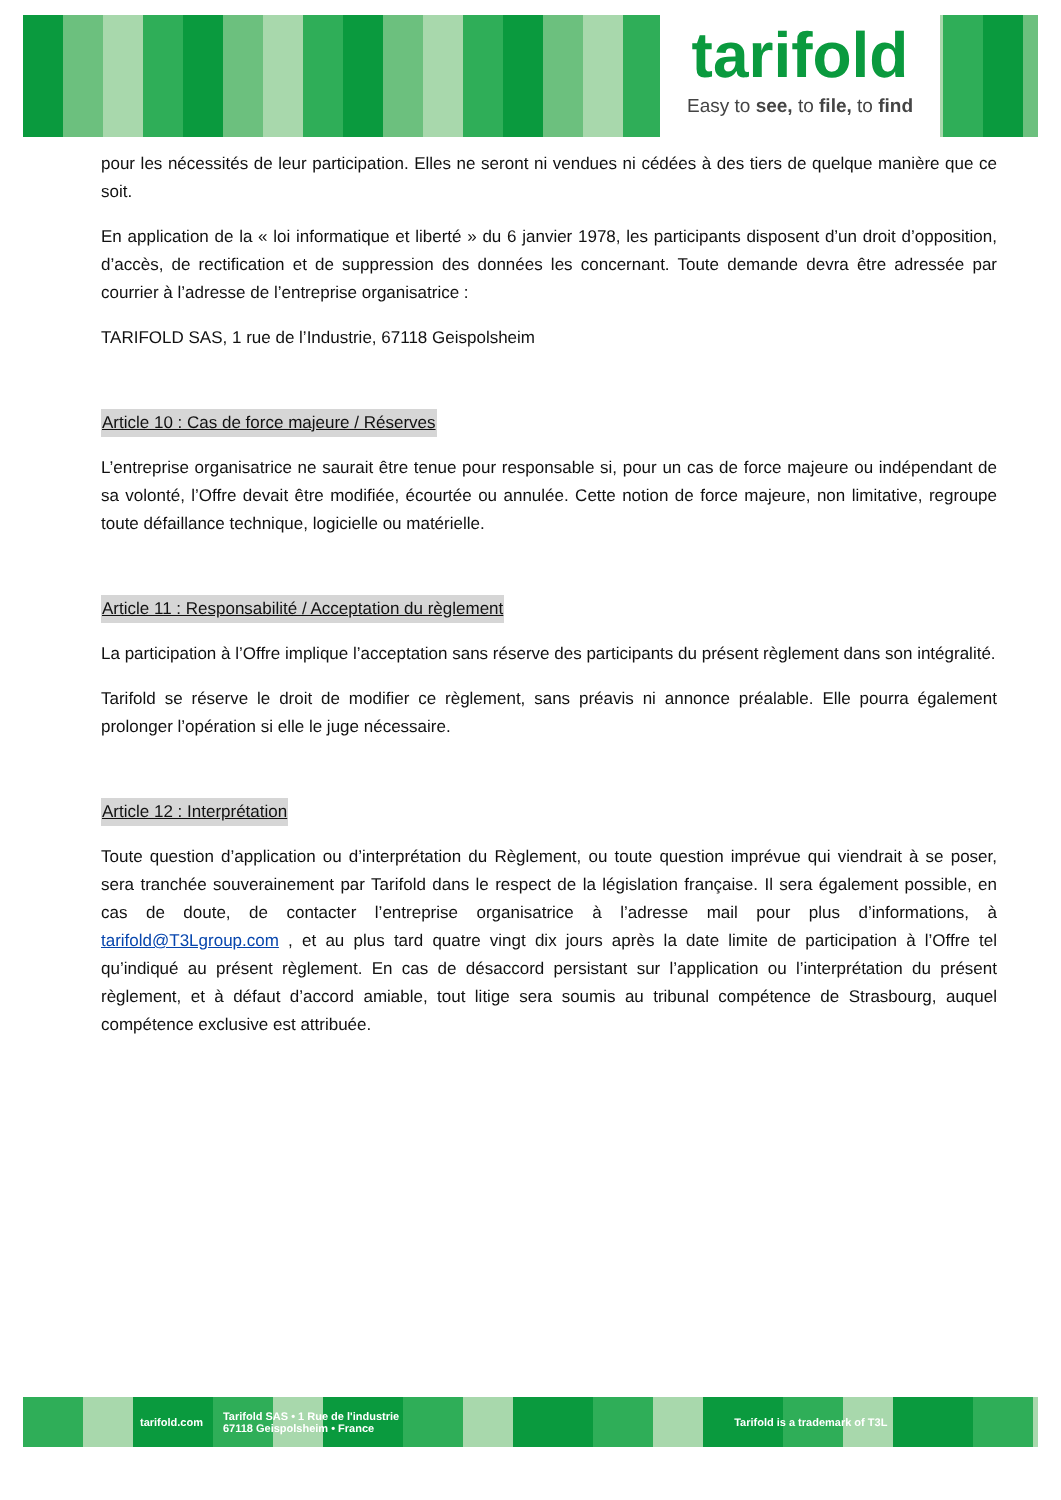tarifold
Easy to see, to file, to find
pour les nécessités de leur participation. Elles ne seront ni vendues ni cédées à des tiers de quelque manière que ce soit.
En application de la « loi informatique et liberté » du 6 janvier 1978, les participants disposent d’un droit d’opposition, d’accès, de rectification et de suppression des données les concernant. Toute demande devra être adressée par courrier à l’adresse de l’entreprise organisatrice :
TARIFOLD SAS, 1 rue de l’Industrie, 67118 Geispolsheim
Article 10 : Cas de force majeure / Réserves
L’entreprise organisatrice ne saurait être tenue pour responsable si, pour un cas de force majeure ou indépendant de sa volonté, l’Offre devait être modifiée, écourtée ou annulée. Cette notion de force majeure, non limitative, regroupe toute défaillance technique, logicielle ou matérielle.
Article 11 : Responsabilité / Acceptation du règlement
La participation à l’Offre implique l’acceptation sans réserve des participants du présent règlement dans son intégralité.
Tarifold se réserve le droit de modifier ce règlement, sans préavis ni annonce préalable. Elle pourra également prolonger l’opération si elle le juge nécessaire.
Article 12 : Interprétation
Toute question d’application ou d’interprétation du Règlement, ou toute question imprévue qui viendrait à se poser, sera tranchée souverainement par Tarifold dans le respect de la législation française. Il sera également possible, en cas de doute, de contacter l’entreprise organisatrice à l’adresse mail pour plus d’informations, à tarifold@T3Lgroup.com , et au plus tard quatre vingt dix jours après la date limite de participation à l’Offre tel qu’indiqué au présent règlement. En cas de désaccord persistant sur l’application ou l’interprétation du présent règlement, et à défaut d’accord amiable, tout litige sera soumis au tribunal compétence de Strasbourg, auquel compétence exclusive est attribuée.
tarifold.com Tarifold SAS • 1 Rue de l'industrie
67118 Geispolsheim • France Tarifold is a trademark of T3L